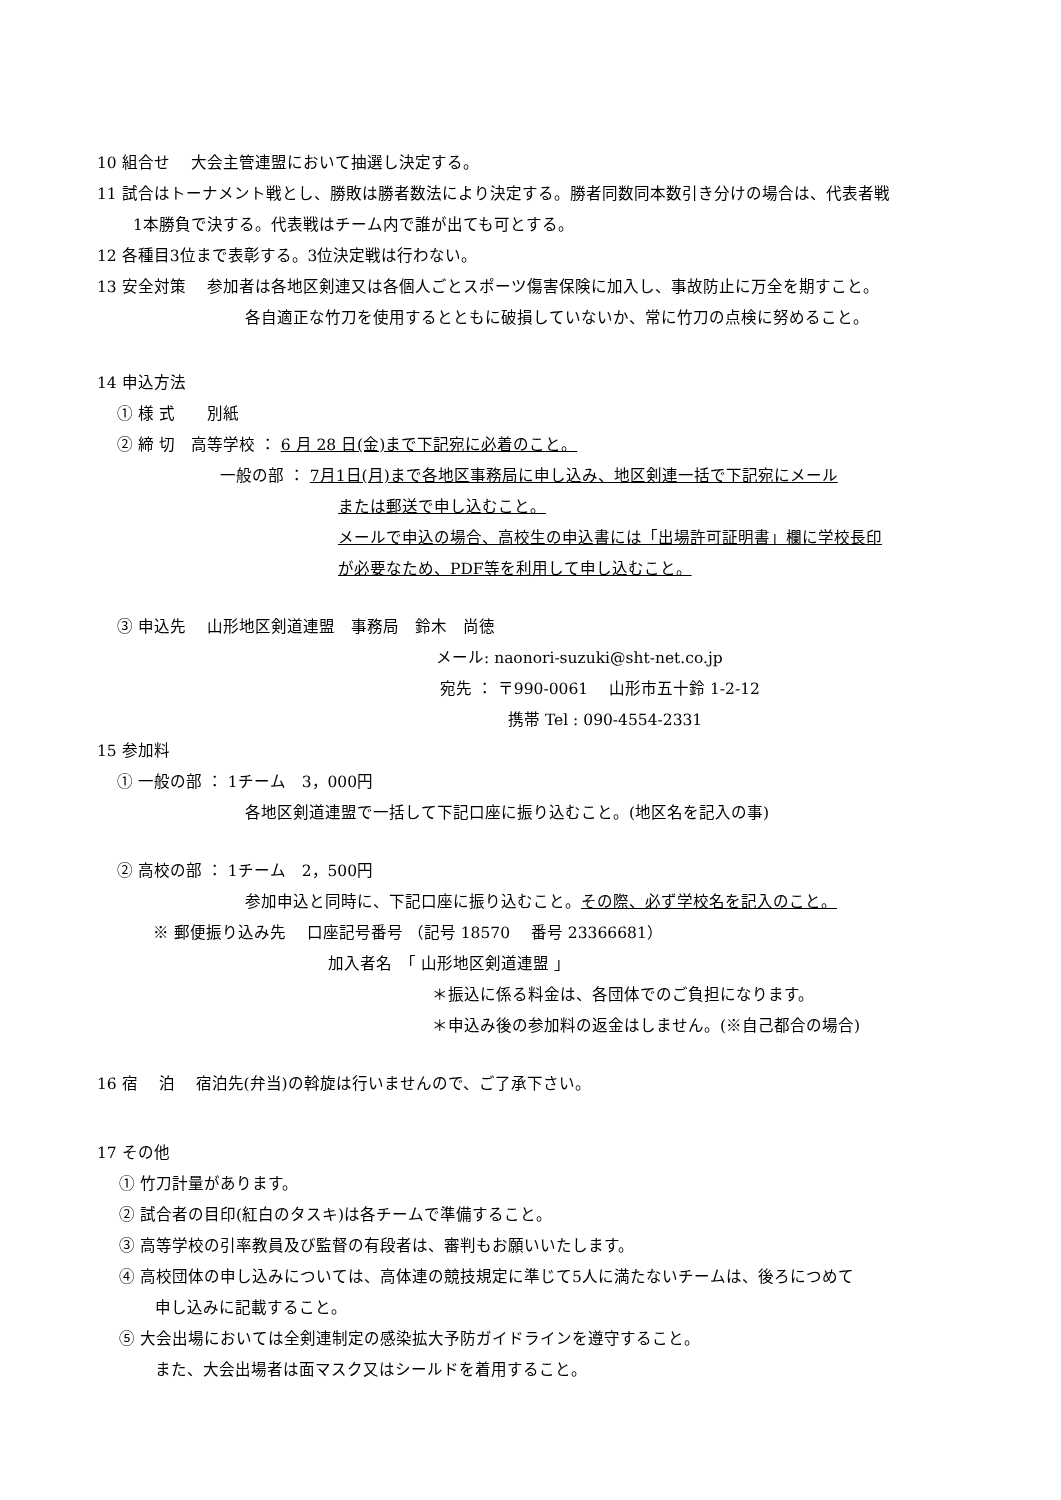10 組合せ　 大会主管連盟において抽選し決定する。
11 試合はトーナメント戦とし、勝敗は勝者数法により決定する。勝者同数同本数引き分けの場合は、代表者戦
1本勝負で決する。代表戦はチーム内で誰が出ても可とする。
12 各種目3位まで表彰する。3位決定戦は行わない。
13 安全対策　 参加者は各地区剣連又は各個人ごとスポーツ傷害保険に加入し、事故防止に万全を期すこと。
各自適正な竹刀を使用するとともに破損していないか、常に竹刀の点検に努めること。
14 申込方法
① 様 式　　別紙
② 締 切　高等学校 ： 6 月 28 日(金)まで下記宛に必着のこと。
一般の部 ： 7月1日(月)まで各地区事務局に申し込み、地区剣連一括で下記宛にメール
または郵送で申し込むこと。
メールで申込の場合、高校生の申込書には「出場許可証明書」欄に学校長印
が必要なため、PDF等を利用して申し込むこと。
③ 申込先　 山形地区剣道連盟　事務局　鈴木　尚徳
メール: naonori-suzuki@sht-net.co.jp
宛先 ： 〒990-0061　 山形市五十鈴 1-2-12
携帯 Tel : 090-4554-2331
15 参加料
① 一般の部 ： 1チーム　3，000円
各地区剣道連盟で一括して下記口座に振り込むこと。(地区名を記入の事)
② 高校の部 ： 1チーム　2，500円
参加申込と同時に、下記口座に振り込むこと。その際、必ず学校名を記入のこと。
※ 郵便振り込み先　 口座記号番号 （記号 18570　 番号 23366681）
加入者名　「 山形地区剣道連盟 」
＊振込に係る料金は、各団体でのご負担になります。
＊申込み後の参加料の返金はしません。(※自己都合の場合)
16 宿　 泊　 宿泊先(弁当)の斡旋は行いませんので、ご了承下さい。
17 その他
① 竹刀計量があります。
② 試合者の目印(紅白のタスキ)は各チームで準備すること。
③ 高等学校の引率教員及び監督の有段者は、審判もお願いいたします。
④ 高校団体の申し込みについては、高体連の競技規定に準じて5人に満たないチームは、後ろにつめて
申し込みに記載すること。
⑤ 大会出場においては全剣連制定の感染拡大予防ガイドラインを遵守すること。
また、大会出場者は面マスク又はシールドを着用すること。